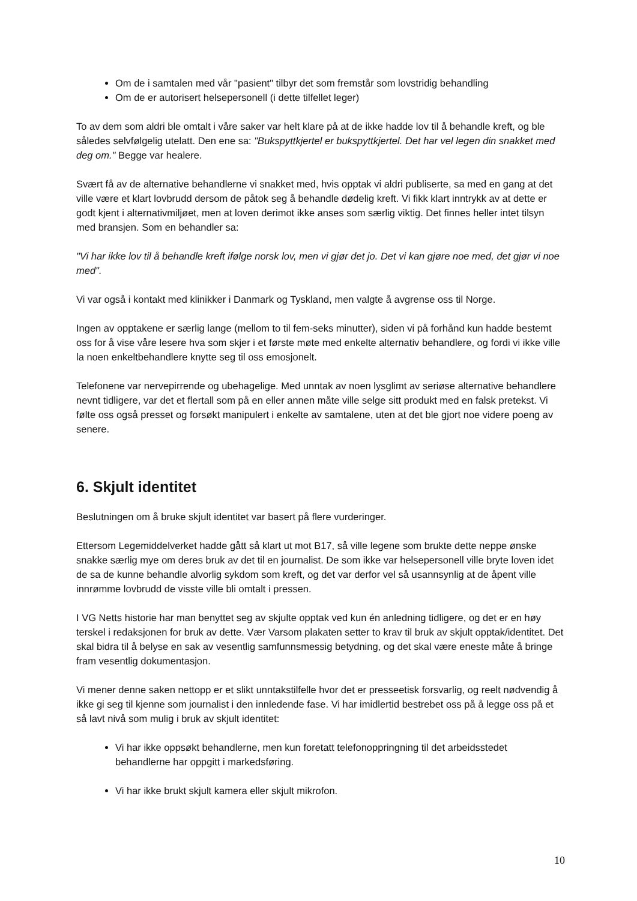Om de i samtalen med vår "pasient" tilbyr det som fremstår som lovstridig behandling
Om de er autorisert helsepersonell (i dette tilfellet leger)
To av dem som aldri ble omtalt i våre saker var helt klare på at de ikke hadde lov til å behandle kreft, og ble således selvfølgelig utelatt. Den ene sa: "Bukspyttkjertel er bukspyttkjertel. Det har vel legen din snakket med deg om." Begge var healere.
Svært få av de alternative behandlerne vi snakket med, hvis opptak vi aldri publiserte, sa med en gang at det ville være et klart lovbrudd dersom de påtok seg å behandle dødelig kreft. Vi fikk klart inntrykk av at dette er godt kjent i alternativmiljøet, men at loven derimot ikke anses som særlig viktig. Det finnes heller intet tilsyn med bransjen. Som en behandler sa:
"Vi har ikke lov til å behandle kreft ifølge norsk lov, men vi gjør det jo. Det vi kan gjøre noe med, det gjør vi noe med".
Vi var også i kontakt med klinikker i Danmark og Tyskland, men valgte å avgrense oss til Norge.
Ingen av opptakene er særlig lange (mellom to til fem-seks minutter), siden vi på forhånd kun hadde bestemt oss for å vise våre lesere hva som skjer i et første møte med enkelte alternativ behandlere, og fordi vi ikke ville la noen enkeltbehandlere knytte seg til oss emosjonelt.
Telefonene var nervepirrende og ubehagelige. Med unntak av noen lysglimt av seriøse alternative behandlere nevnt tidligere, var det et flertall som på en eller annen måte ville selge sitt produkt med en falsk pretekst. Vi følte oss også presset og forsøkt manipulert i enkelte av samtalene, uten at det ble gjort noe videre poeng av senere.
6. Skjult identitet
Beslutningen om å bruke skjult identitet var basert på flere vurderinger.
Ettersom Legemiddelverket hadde gått så klart ut mot B17, så ville legene som brukte dette neppe ønske snakke særlig mye om deres bruk av det til en journalist. De som ikke var helsepersonell ville bryte loven idet de sa de kunne behandle alvorlig sykdom som kreft, og det var derfor vel så usannsynlig at de åpent ville innrømme lovbrudd de visste ville bli omtalt i pressen.
I VG Netts historie har man benyttet seg av skjulte opptak ved kun én anledning tidligere, og det er en høy terskel i redaksjonen for bruk av dette. Vær Varsom plakaten setter to krav til bruk av skjult opptak/identitet. Det skal bidra til å belyse en sak av vesentlig samfunnsmessig betydning, og det skal være eneste måte å bringe fram vesentlig dokumentasjon.
Vi mener denne saken nettopp er et slikt unntakstilfelle hvor det er presseetisk forsvarlig, og reelt nødvendig å ikke gi seg til kjenne som journalist i den innledende fase. Vi har imidlertid bestrebet oss på å legge oss på et så lavt nivå som mulig i bruk av skjult identitet:
Vi har ikke oppsøkt behandlerne, men kun foretatt telefonoppringning til det arbeidsstedet behandlerne har oppgitt i markedsføring.
Vi har ikke brukt skjult kamera eller skjult mikrofon.
10